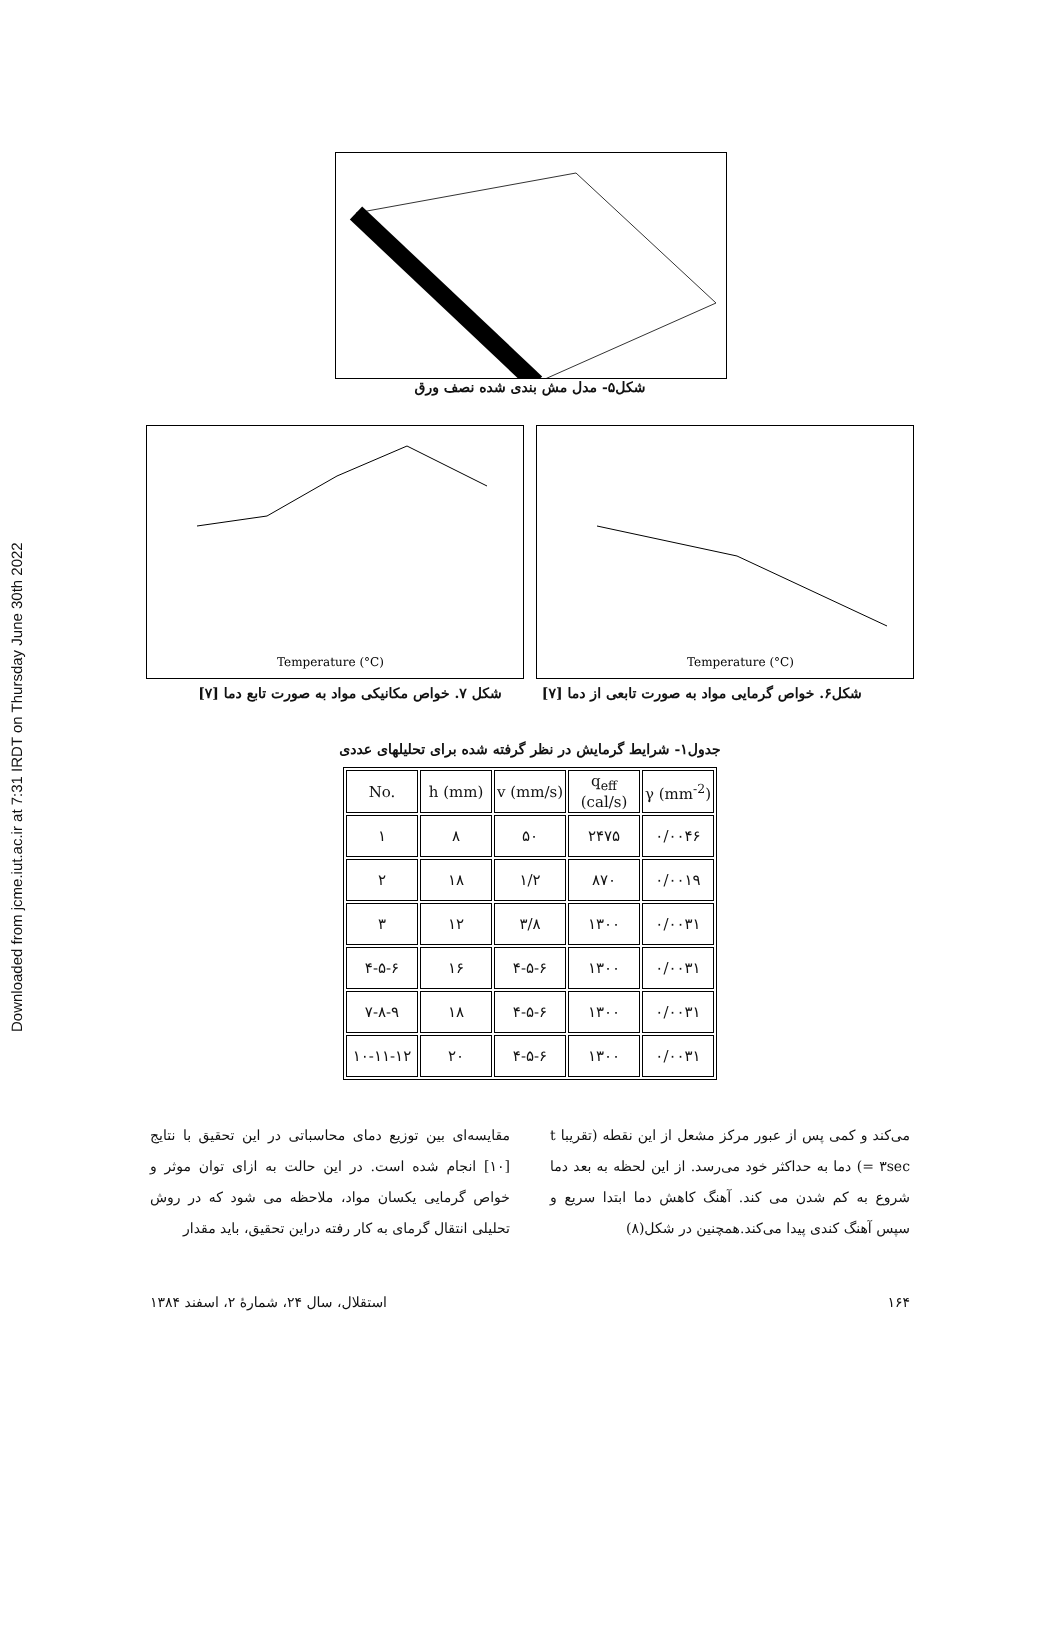Downloaded from jcme.iut.ac.ir at 7:31 IRDT on Thursday June 30th 2022
شکل۵- مدل مش بندی شده نصف ورق
Temperature (°C)
Temperature (°C)
شکل۶. خواص گرمایی مواد به صورت تابعی از دما [۷] شکل ۷. خواص مکانیکی مواد به صورت تابع دما [۷]
جدول۱- شرایط گرمایش در نظر گرفته شده برای تحلیلهای عددی
| No. | h (mm) | v (mm/s) | q<sub>eff</sub> (cal/s) | γ (mm<sup>-2</sup>) |
| --- | --- | --- | --- | --- |
| ۱ | ۸ | ۵۰ | ۲۴۷۵ | ۰/۰۰۴۶ |
| ۲ | ۱۸ | ۱/۲ | ۸۷۰ | ۰/۰۰۱۹ |
| ۳ | ۱۲ | ۳/۸ | ۱۳۰۰ | ۰/۰۰۳۱ |
| ۴-۵-۶ | ۱۶ | ۴-۵-۶ | ۱۳۰۰ | ۰/۰۰۳۱ |
| ۷-۸-۹ | ۱۸ | ۴-۵-۶ | ۱۳۰۰ | ۰/۰۰۳۱ |
| ۱۰-۱۱-۱۲ | ۲۰ | ۴-۵-۶ | ۱۳۰۰ | ۰/۰۰۳۱ |
می‌کند و کمی پس از عبور مرکز مشعل از این نقطه (تقریبا t = ۳sec) دما به حداکثر خود می‌رسد. از این لحظه به بعد دما شروع به کم شدن می کند. آهنگ کاهش دما ابتدا سریع و سپس آهنگ کندی پیدا می‌کند.همچنین در شکل(۸)
مقایسه‌ای بین توزیع دمای محاسباتی در این تحقیق با نتایج [۱۰] انجام شده است. در این حالت به ازای توان موثر و خواص گرمایی یکسان مواد، ملاحظه می شود که در روش تحلیلی انتقال گرمای به کار رفته دراین تحقیق، باید مقدار
۱۶۴ استقلال، سال ۲۴، شمارهٔ ۲، اسفند ۱۳۸۴